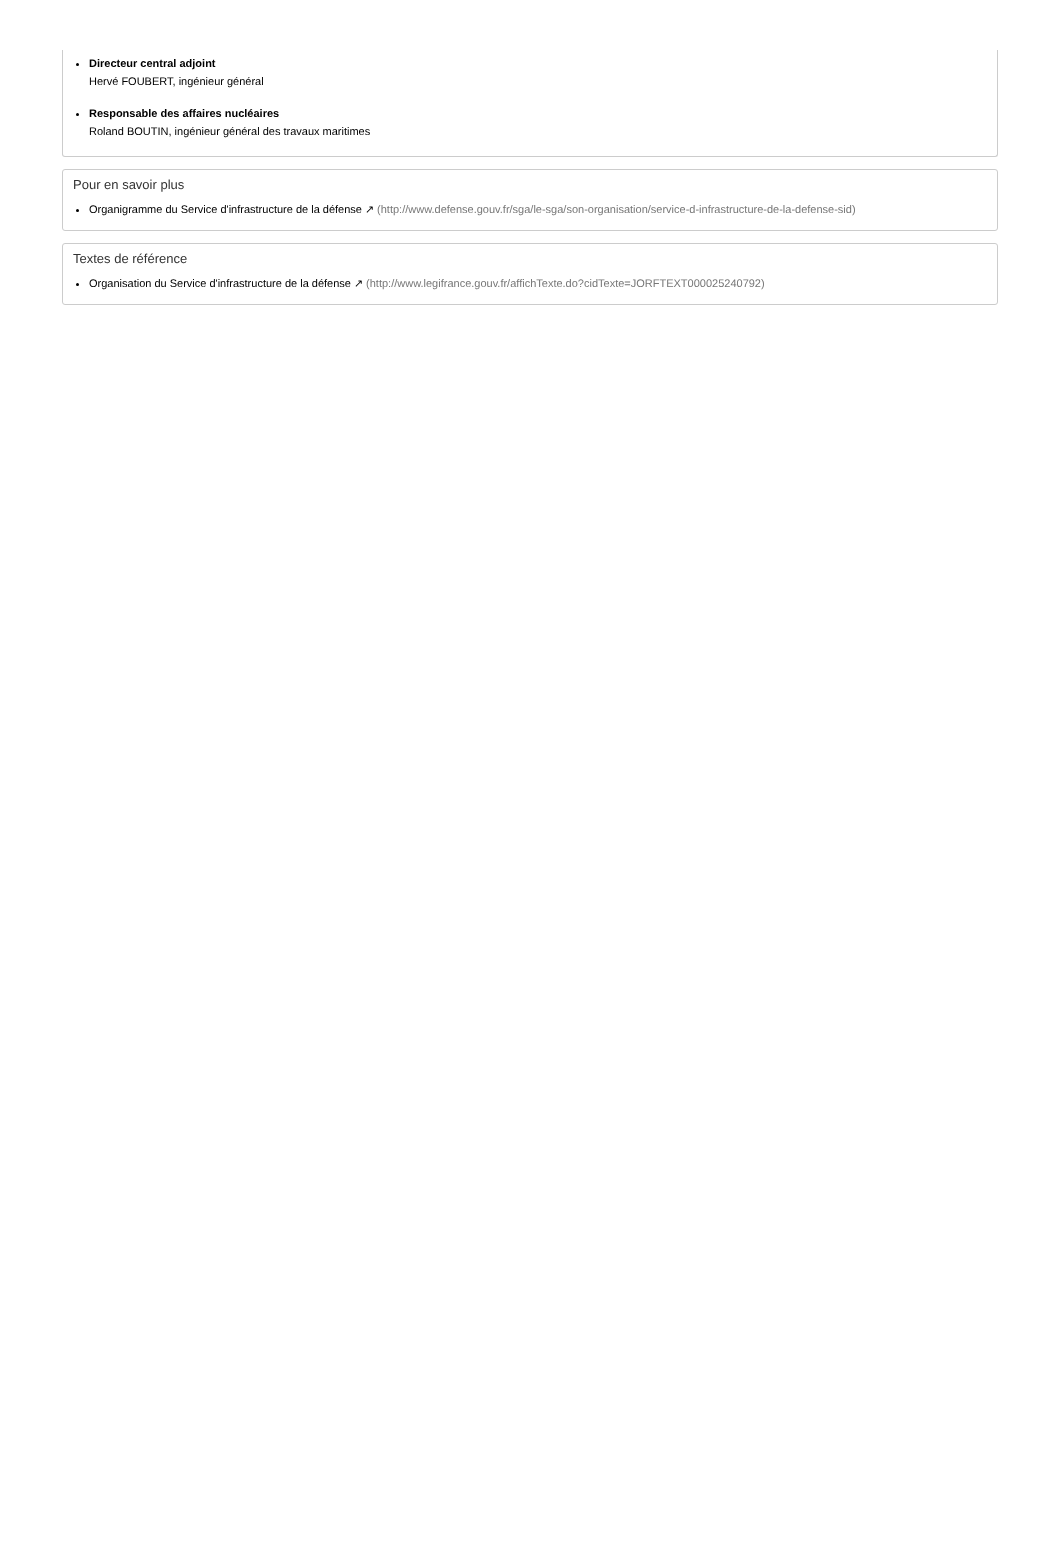Directeur central adjoint
Hervé FOUBERT, ingénieur général
Responsable des affaires nucléaires
Roland BOUTIN, ingénieur général des travaux maritimes
Pour en savoir plus
Organigramme du Service d'infrastructure de la défense ↗ (http://www.defense.gouv.fr/sga/le-sga/son-organisation/service-d-infrastructure-de-la-defense-sid)
Textes de référence
Organisation du Service d'infrastructure de la défense ↗ (http://www.legifrance.gouv.fr/affichTexte.do?cidTexte=JORFTEXT000025240792)